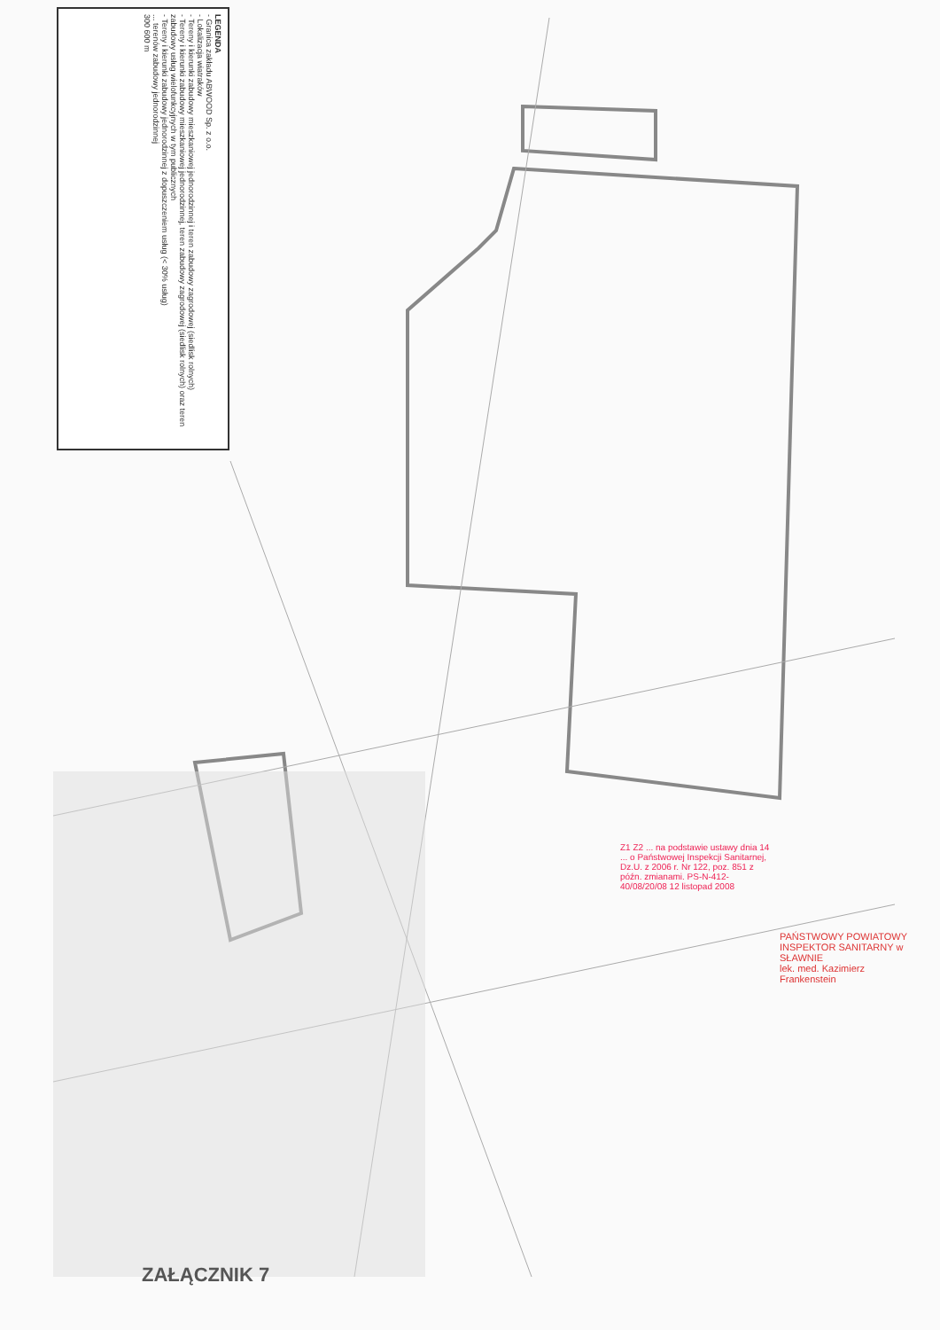LEGENDA
- Granica zakładu ABWOOD Sp. z o.o.
- Lokalizacja wiatraków
- Tereny i kierunki zabudowy mieszkaniowej jednorodzinnej i teren zabudowy zagrodowej (siedlisk rolnych)
- Tereny i kierunki zabudowy mieszkaniowej jednorodzinnej, teren zabudowy zagrodowej (siedlisk rolnych) oraz teren zabudowy usług wielofunkcyjnych w tym publicznych
- Tereny i kierunki zabudowy jednorodzinnej z dopuszczeniem usług (< 30% usług)
... terenów zabudowy jednorodzinnej
300 600 m
Z1 Z2 ... na podstawie ustawy dnia 14 ... o Państwowej Inspekcji Sanitarnej, Dz.U. z 2006 r. Nr 122, poz. 851 z późn. zmianami. PS-N-412-40/08/20/08 12 listopad 2008
PAŃSTWOWY POWIATOWY INSPEKTOR SANITARNY w SŁAWNIE
lek. med. Kazimierz Frankenstein
ZAŁĄCZNIK 7